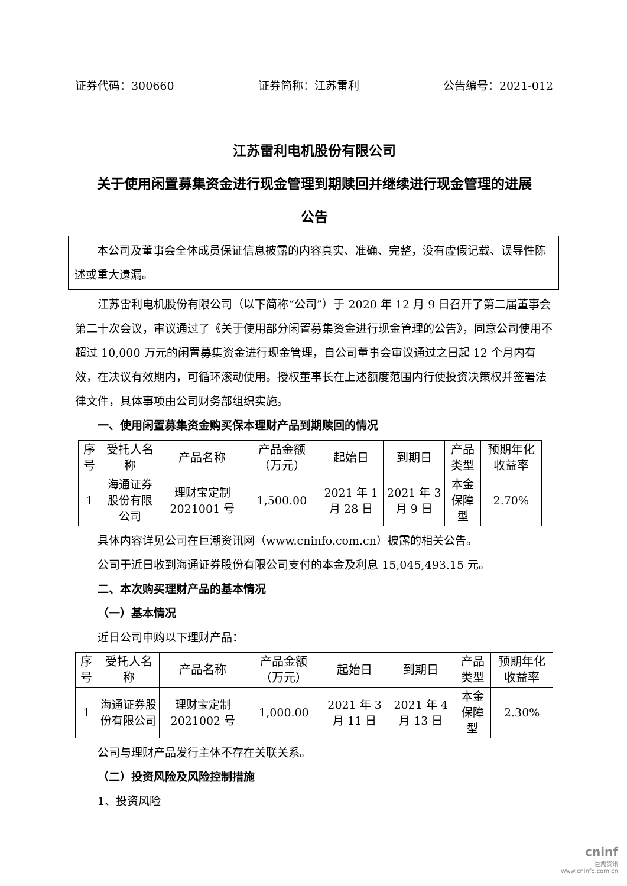证券代码：300660 证券简称：江苏雷利 公告编号：2021-012
江苏雷利电机股份有限公司
关于使用闲置募集资金进行现金管理到期赎回并继续进行现金管理的进展
公告
本公司及董事会全体成员保证信息披露的内容真实、准确、完整，没有虚假记载、误导性陈述或重大遗漏。
江苏雷利电机股份有限公司（以下简称“公司”）于 2020 年 12 月 9 日召开了第二届董事会第二十次会议，审议通过了《关于使用部分闲置募集资金进行现金管理的公告》，同意公司使用不超过 10,000 万元的闲置募集资金进行现金管理，自公司董事会审议通过之日起 12 个月内有效，在决议有效期内，可循环滚动使用。授权董事长在上述额度范围内行使投资决策权并签署法律文件，具体事项由公司财务部组织实施。
一、使用闲置募集资金购买保本理财产品到期赎回的情况
| 序号 | 受托人名称 | 产品名称 | 产品金额（万元） | 起始日 | 到期日 | 产品类型 | 预期年化收益率 |
| --- | --- | --- | --- | --- | --- | --- | --- |
| 1 | 海通证券股份有限公司 | 理财宝定制2021001 号 | 1,500.00 | 2021 年 1 月 28 日 | 2021 年 3 月 9 日 | 本金保障型 | 2.70% |
具体内容详见公司在巨潮资讯网（www.cninfo.com.cn）披露的相关公告。
公司于近日收到海通证券股份有限公司支付的本金及利息 15,045,493.15 元。
二、本次购买理财产品的基本情况
（一）基本情况
近日公司申购以下理财产品：
| 序号 | 受托人名称 | 产品名称 | 产品金额（万元） | 起始日 | 到期日 | 产品类型 | 预期年化收益率 |
| --- | --- | --- | --- | --- | --- | --- | --- |
| 1 | 海通证券股份有限公司 | 理财宝定制2021002 号 | 1,000.00 | 2021 年 3 月 11 日 | 2021 年 4 月 13 日 | 本金保障型 | 2.30% |
公司与理财产品发行主体不存在关联关系。
（二）投资风险及风险控制措施
1、投资风险
cninf
巨潮资讯
www.cninfo.com.cn